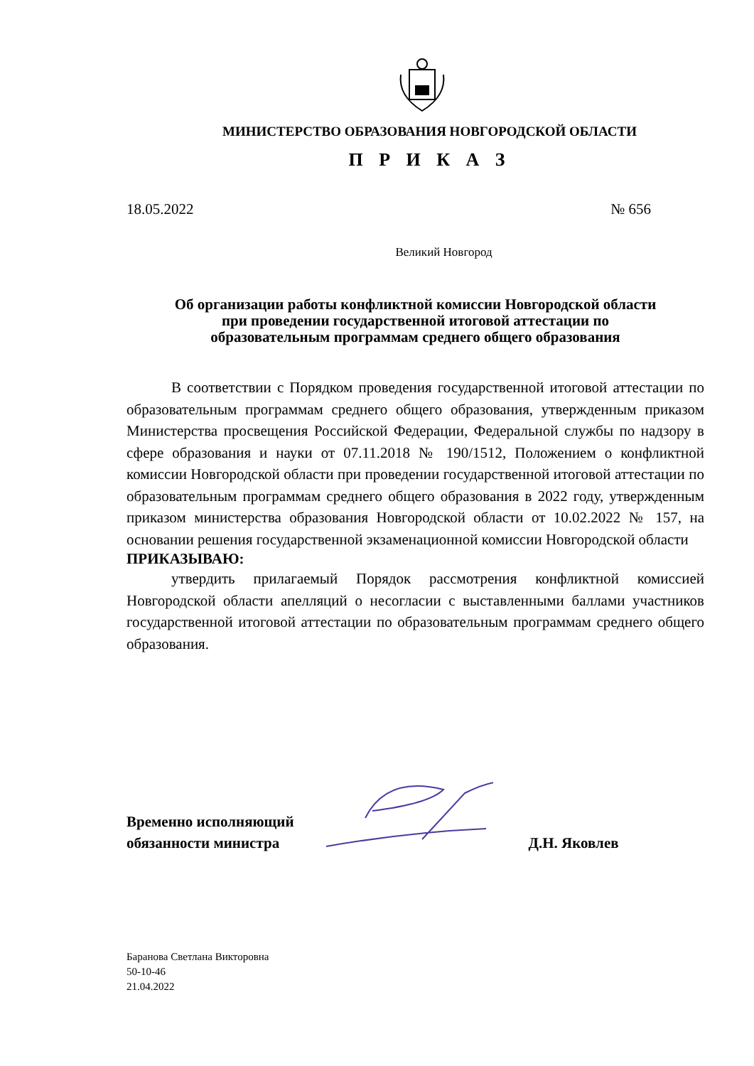МИНИСТЕРСТВО ОБРАЗОВАНИЯ НОВГОРОДСКОЙ ОБЛАСТИ
П Р И К А З
18.05.2022 № 656
Великий Новгород
Об организации работы конфликтной комиссии Новгородской области
при проведении государственной итоговой аттестации по
образовательным программам среднего общего образования
В соответствии с Порядком проведения государственной итоговой аттестации по образовательным программам среднего общего образования, утвержденным приказом Министерства просвещения Российской Федерации, Федеральной службы по надзору в сфере образования и науки от 07.11.2018 № 190/1512, Положением о конфликтной комиссии Новгородской области при проведении государственной итоговой аттестации по образовательным программам среднего общего образования в 2022 году, утвержденным приказом министерства образования Новгородской области от 10.02.2022 № 157, на основании решения государственной экзаменационной комиссии Новгородской области
ПРИКАЗЫВАЮ:
утвердить прилагаемый Порядок рассмотрения конфликтной комиссией Новгородской области апелляций о несогласии с выставленными баллами участников государственной итоговой аттестации по образовательным программам среднего общего образования.
Временно исполняющий
обязанности министра
Д.Н. Яковлев
Баранова Светлана Викторовна
50-10-46
21.04.2022